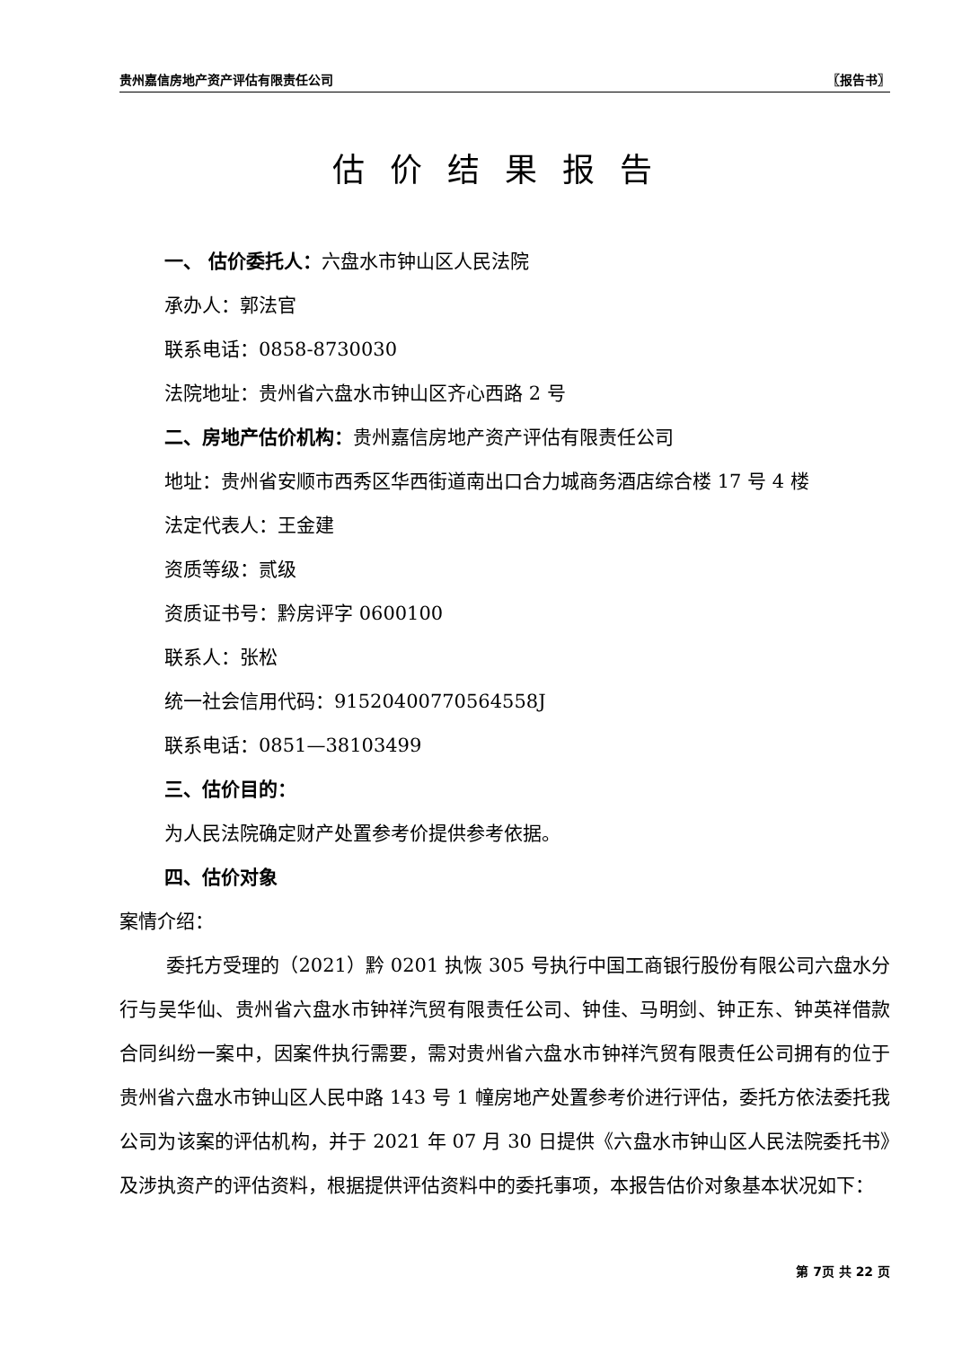贵州嘉信房地产资产评估有限责任公司 〖报告书〗
估价结果报告
一、 估价委托人：六盘水市钟山区人民法院
承办人：郭法官
联系电话：0858-8730030
法院地址：贵州省六盘水市钟山区齐心西路 2 号
二、房地产估价机构：贵州嘉信房地产资产评估有限责任公司
地址：贵州省安顺市西秀区华西街道南出口合力城商务酒店综合楼 17 号 4 楼
法定代表人：王金建
资质等级：贰级
资质证书号：黔房评字 0600100
联系人：张松
统一社会信用代码：91520400770564558J
联系电话：0851—38103499
三、估价目的：
为人民法院确定财产处置参考价提供参考依据。
四、估价对象
案情介绍：
委托方受理的（2021）黔 0201 执恢 305 号执行中国工商银行股份有限公司六盘水分行与吴华仙、贵州省六盘水市钟祥汽贸有限责任公司、钟佳、马明剑、钟正东、钟英祥借款合同纠纷一案中，因案件执行需要，需对贵州省六盘水市钟祥汽贸有限责任公司拥有的位于贵州省六盘水市钟山区人民中路 143 号 1 幢房地产处置参考价进行评估，委托方依法委托我公司为该案的评估机构，并于 2021 年 07 月 30 日提供《六盘水市钟山区人民法院委托书》及涉执资产的评估资料，根据提供评估资料中的委托事项，本报告估价对象基本状况如下：
第 7页 共 22 页